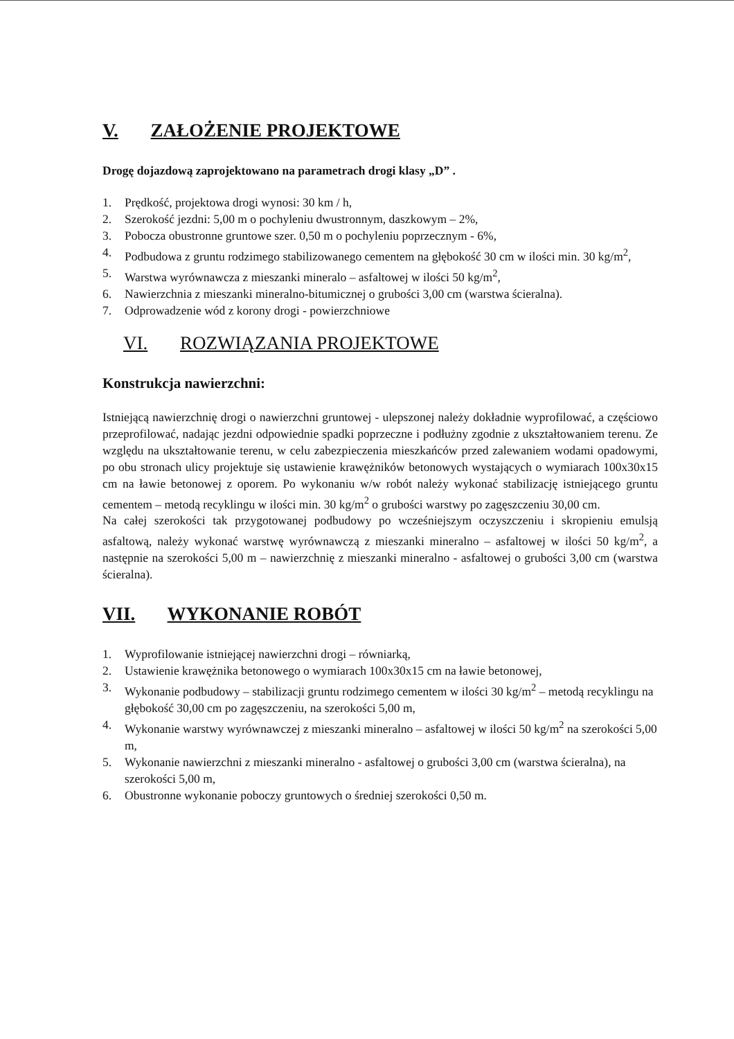V. ZAŁOŻENIE PROJEKTOWE
Drogę dojazdową zaprojektowano na parametrach drogi klasy „D” .
1. Prędkość, projektowa drogi wynosi: 30 km / h,
2. Szerokość jezdni: 5,00 m o pochyleniu dwustronnym, daszkowym – 2%,
3. Pobocza obustronne gruntowe szer. 0,50 m o pochyleniu poprzecznym - 6%,
4. Podbudowa z gruntu rodzimego stabilizowanego cementem na głębokość 30 cm w ilości min. 30 kg/m<sup>2</sup>,
5. Warstwa wyrównawcza z mieszanki mineralo – asfaltowej w ilości 50 kg/m<sup>2</sup>,
6. Nawierzchnia z mieszanki mineralno-bitumicznej o grubości 3,00 cm (warstwa ścieralna).
7. Odprowadzenie wód z korony drogi - powierzchniowe
VI. ROZWIĄZANIA PROJEKTOWE
Konstrukcja nawierzchni:
Istniejącą nawierzchnię drogi o nawierzchni gruntowej - ulepszonej należy dokładnie wyprofilować, a częściowo przeprofilować, nadając jezdni odpowiednie spadki poprzeczne i podłużny zgodnie z ukształtowaniem terenu. Ze względu na ukształtowanie terenu, w celu zabezpieczenia mieszkańców przed zalewaniem wodami opadowymi, po obu stronach ulicy projektuje się ustawienie krawężników betonowych wystających o wymiarach 100x30x15 cm na ławie betonowej z oporem. Po wykonaniu w/w robót należy wykonać stabilizację istniejącego gruntu cementem – metodą recyklingu w ilości min. 30 kg/m<sup>2</sup> o grubości warstwy po zagęszczeniu 30,00 cm.
Na całej szerokości tak przygotowanej podbudowy po wcześniejszym oczyszczeniu i skropieniu emulsją asfaltową, należy wykonać warstwę wyrównawczą z mieszanki mineralno – asfaltowej w ilości 50 kg/m<sup>2</sup>, a następnie na szerokości 5,00 m – nawierzchnię z mieszanki mineralno - asfaltowej o grubości 3,00 cm (warstwa ścieralna).
VII. WYKONANIE ROBÓT
1. Wyprofilowanie istniejącej nawierzchni drogi – równiarką,
2. Ustawienie krawężnika betonowego o wymiarach 100x30x15 cm na ławie betonowej,
3. Wykonanie podbudowy – stabilizacji gruntu rodzimego cementem w ilości 30 kg/m<sup>2</sup> – metodą recyklingu na głębokość 30,00 cm po zagęszczeniu, na szerokości 5,00 m,
4. Wykonanie warstwy wyrównawczej z mieszanki mineralno – asfaltowej w ilości 50 kg/m<sup>2</sup> na szerokości 5,00 m,
5. Wykonanie nawierzchni z mieszanki mineralno - asfaltowej o grubości 3,00 cm (warstwa ścieralna), na szerokości 5,00 m,
6. Obustronne wykonanie poboczy gruntowych o średniej szerokości 0,50 m.